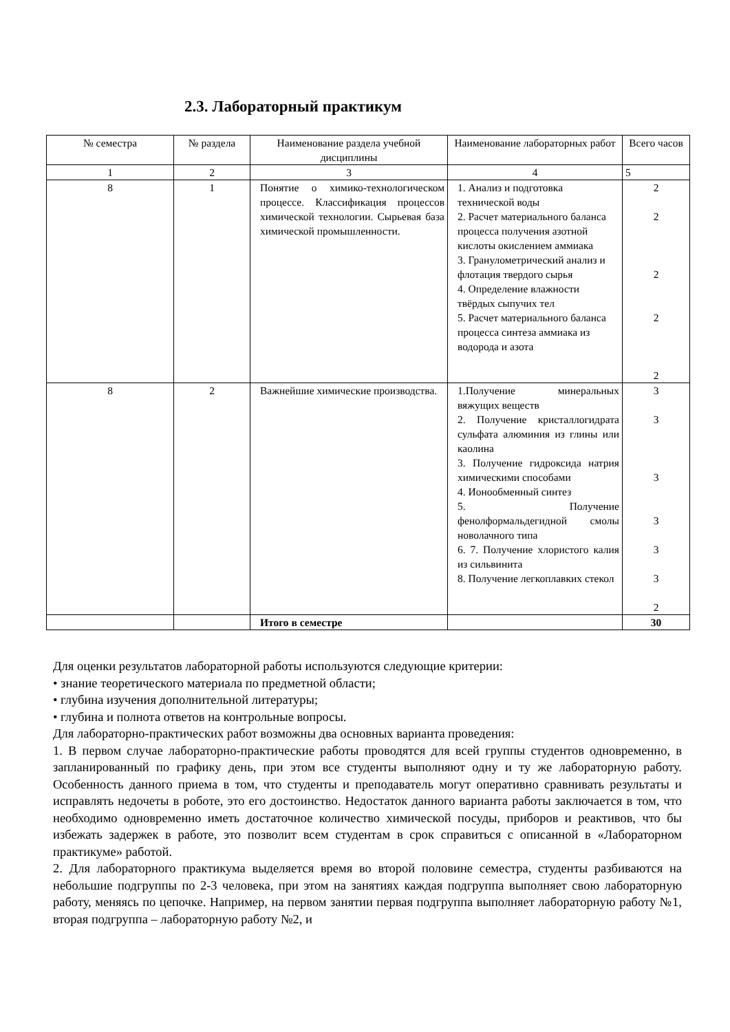2.3. Лабораторный практикум
| № семестра | № раздела | Наименование раздела учебной дисциплины | Наименование лабораторных работ | Всего часов |
| --- | --- | --- | --- | --- |
| 1 | 2 | 3 | 4 | 5 |
| 8 | 1 | Понятие о химико-технологическом процессе. Классификация процессов химической технологии. Сырьевая база химической промышленности. | 1. Анализ и подготовка технической воды 2. Расчет материального баланса процесса получения азотной кислоты окислением аммиака 3. Гранулометрический анализ и флотация твердого сырья 4. Определение влажности твёрдых сыпучих тел 5. Расчет материального баланса процесса синтеза аммиака из водорода и азота | 2 2 2 2 2 |
| 8 | 2 | Важнейшие химические производства. | 1.Получение минеральных вяжущих веществ 2. Получение кристаллогидрата сульфата алюминия из глины или каолина 3. Получение гидроксида натрия химическими способами 4. Ионообменный синтез 5. Получение фенолформальдегидной смолы новолачного типа 6. 7. Получение хлористого калия из сильвинита 8. Получение легкоплавких стекол | 3 3 3 3 3 3 2 |
| | | Итого в семестре | | 30 |
Для оценки результатов лабораторной работы используются следующие критерии:
• знание теоретического материала по предметной области;
• глубина изучения дополнительной литературы;
• глубина и полнота ответов на контрольные вопросы.
Для лабораторно-практических работ возможны два основных варианта проведения:
1. В первом случае лабораторно-практические работы проводятся для всей группы студентов одновременно, в запланированный по графику день, при этом все студенты выполняют одну и ту же лабораторную работу. Особенность данного приема в том, что студенты и преподаватель могут оперативно сравнивать результаты и исправлять недочеты в роботе, это его достоинство. Недостаток данного варианта работы заключается в том, что необходимо одновременно иметь достаточное количество химической посуды, приборов и реактивов, что бы избежать задержек в работе, это позволит всем студентам в срок справиться с описанной в «Лабораторном практикуме» работой.
2. Для лабораторного практикума выделяется время во второй половине семестра, студенты разбиваются на небольшие подгруппы по 2-3 человека, при этом на занятиях каждая подгруппа выполняет свою лабораторную работу, меняясь по цепочке. Например, на первом занятии первая подгруппа выполняет лабораторную работу №1, вторая подгруппа – лабораторную работу №2, и